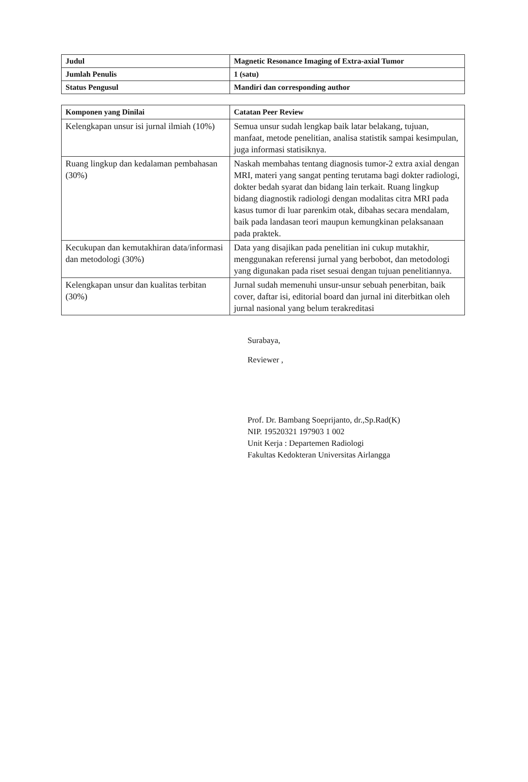| Judul | Magnetic Resonance Imaging of Extra-axial Tumor |
| Jumlah Penulis | 1 (satu) |
| Status Pengusul | Mandiri dan corresponding author |
| Komponen yang Dinilai | Catatan Peer Review |
| --- | --- |
| Kelengkapan unsur isi jurnal ilmiah (10%) | Semua unsur sudah lengkap baik latar belakang, tujuan, manfaat, metode penelitian, analisa statistik sampai kesimpulan, juga informasi statisiknya. |
| Ruang lingkup dan kedalaman pembahasan (30%) | Naskah membahas tentang diagnosis tumor-2 extra axial dengan MRI, materi yang sangat penting terutama bagi dokter radiologi, dokter bedah syarat dan bidang lain terkait. Ruang lingkup bidang diagnostik radiologi dengan modalitas citra MRI pada kasus tumor di luar parenkim otak, dibahas secara mendalam, baik pada landasan teori maupun kemungkinan pelaksanaan pada praktek. |
| Kecukupan dan kemutakhiran data/informasi dan metodologi (30%) | Data yang disajikan pada penelitian ini cukup mutakhir, menggunakan referensi jurnal yang berbobot, dan metodologi yang digunakan pada riset sesuai dengan tujuan penelitiannya. |
| Kelengkapan unsur dan kualitas terbitan (30%) | Jurnal sudah memenuhi unsur-unsur sebuah penerbitan, baik cover, daftar isi, editorial board dan jurnal ini diterbitkan oleh jurnal nasional yang belum terakreditasi |
Surabaya,
Reviewer ,
Prof. Dr. Bambang Soeprijanto, dr.,Sp.Rad(K)
NIP. 19520321 197903 1 002
Unit Kerja : Departemen Radiologi
Fakultas Kedokteran Universitas Airlangga